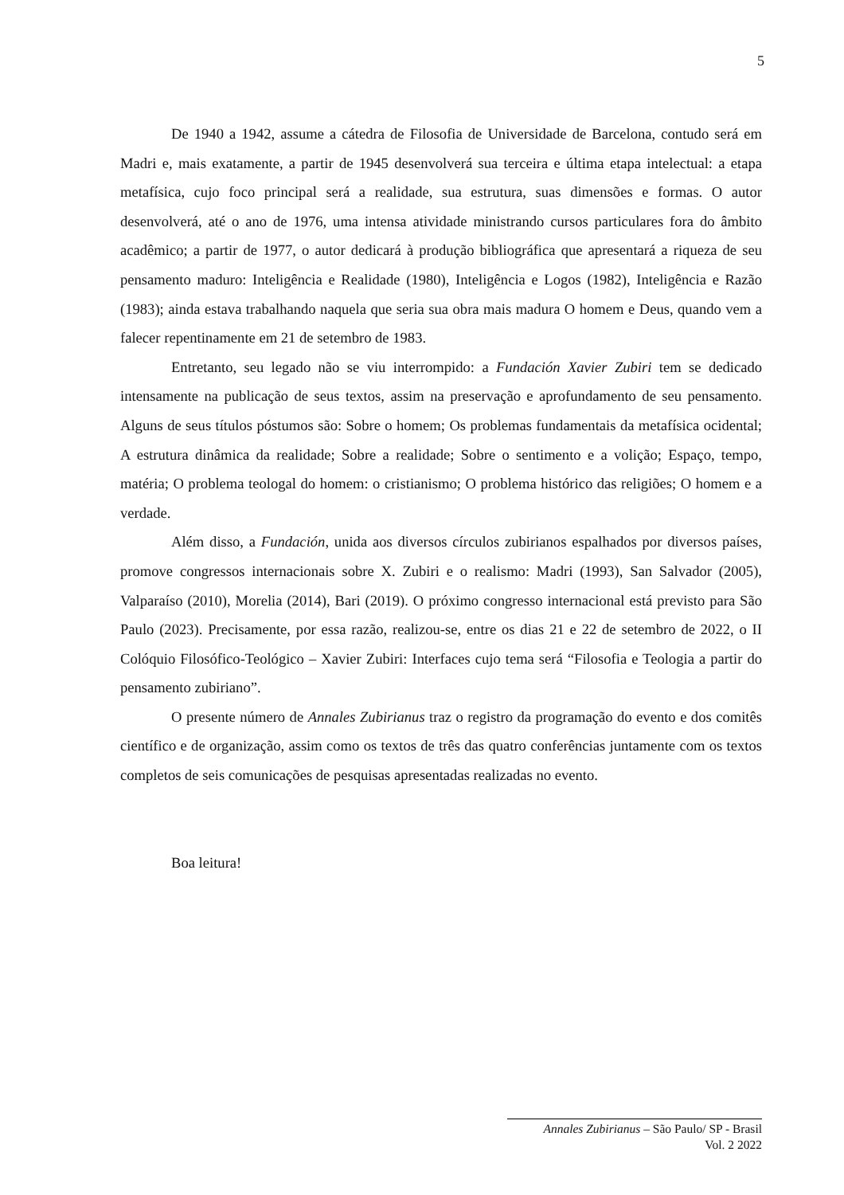5
De 1940 a 1942, assume a cátedra de Filosofia de Universidade de Barcelona, contudo será em Madri e, mais exatamente, a partir de 1945 desenvolverá sua terceira e última etapa intelectual: a etapa metafísica, cujo foco principal será a realidade, sua estrutura, suas dimensões e formas. O autor desenvolverá, até o ano de 1976, uma intensa atividade ministrando cursos particulares fora do âmbito acadêmico; a partir de 1977, o autor dedicará à produção bibliográfica que apresentará a riqueza de seu pensamento maduro: Inteligência e Realidade (1980), Inteligência e Logos (1982), Inteligência e Razão (1983); ainda estava trabalhando naquela que seria sua obra mais madura O homem e Deus, quando vem a falecer repentinamente em 21 de setembro de 1983.
Entretanto, seu legado não se viu interrompido: a Fundación Xavier Zubiri tem se dedicado intensamente na publicação de seus textos, assim na preservação e aprofundamento de seu pensamento. Alguns de seus títulos póstumos são: Sobre o homem; Os problemas fundamentais da metafísica ocidental; A estrutura dinâmica da realidade; Sobre a realidade; Sobre o sentimento e a volição; Espaço, tempo, matéria; O problema teologal do homem: o cristianismo; O problema histórico das religiões; O homem e a verdade.
Além disso, a Fundación, unida aos diversos círculos zubirianos espalhados por diversos países, promove congressos internacionais sobre X. Zubiri e o realismo: Madri (1993), San Salvador (2005), Valparaíso (2010), Morelia (2014), Bari (2019). O próximo congresso internacional está previsto para São Paulo (2023). Precisamente, por essa razão, realizou-se, entre os dias 21 e 22 de setembro de 2022, o II Colóquio Filosófico-Teológico – Xavier Zubiri: Interfaces cujo tema será “Filosofia e Teologia a partir do pensamento zubiriano”.
O presente número de Annales Zubirianus traz o registro da programação do evento e dos comitês científico e de organização, assim como os textos de três das quatro conferências juntamente com os textos completos de seis comunicações de pesquisas apresentadas realizadas no evento.
Boa leitura!
Annales Zubirianus – São Paulo/ SP - Brasil
Vol. 2 2022